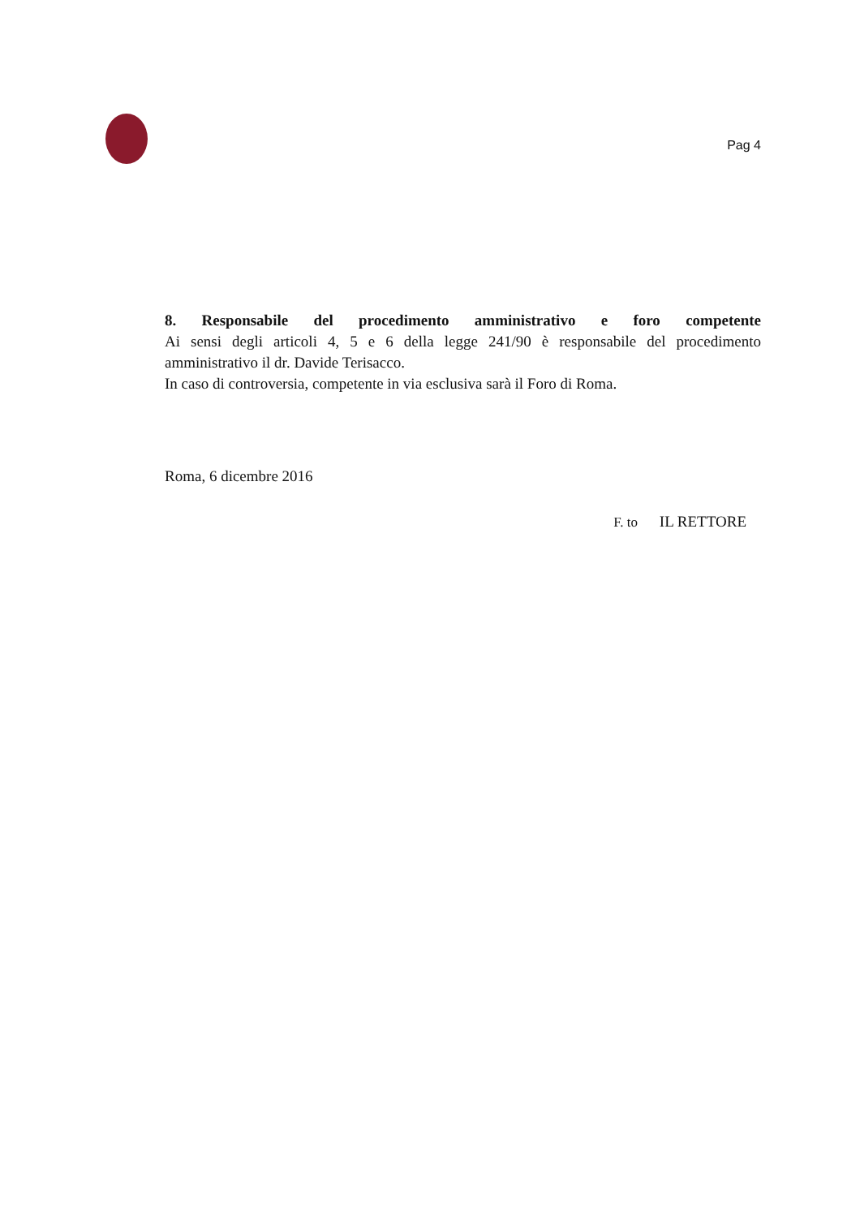Pag 4
8. Responsabile del procedimento amministrativo e foro competente
Ai sensi degli articoli 4, 5 e 6 della legge 241/90 è responsabile del procedimento amministrativo il dr. Davide Terisacco.
In caso di controversia, competente in via esclusiva sarà il Foro di Roma.
Roma, 6 dicembre 2016
F. to IL RETTORE